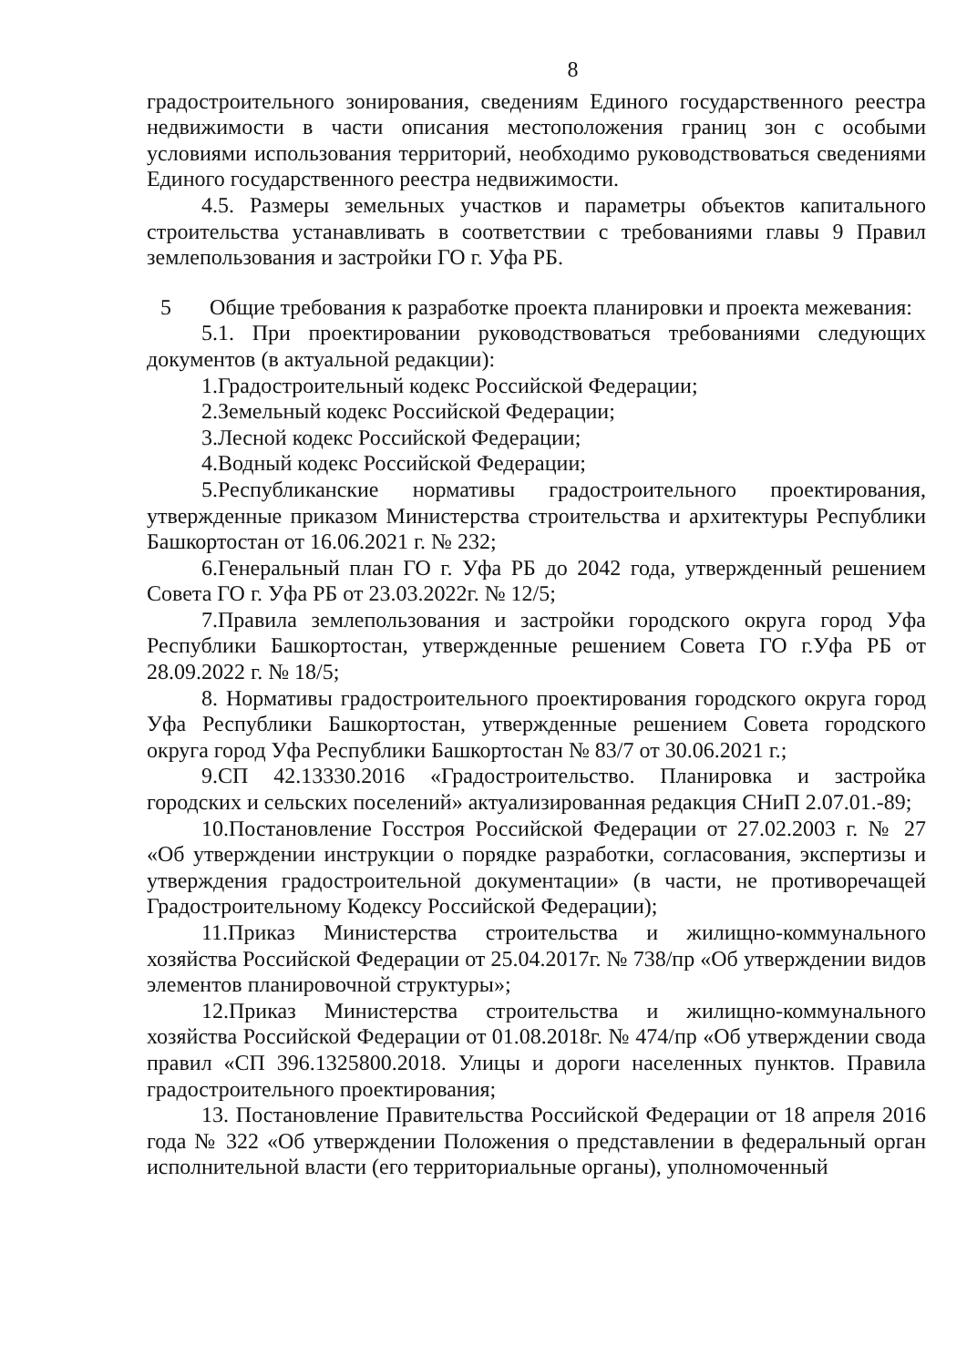8
градостроительного зонирования, сведениям Единого государственного реестра недвижимости в части описания местоположения границ зон с особыми условиями использования территорий, необходимо руководствоваться сведениями Единого государственного реестра недвижимости.
4.5. Размеры земельных участков и параметры объектов капитального строительства устанавливать в соответствии с требованиями главы 9 Правил землепользования и застройки ГО г. Уфа РБ.
5 Общие требования к разработке проекта планировки и проекта межевания:
5.1. При проектировании руководствоваться требованиями следующих документов (в актуальной редакции):
1.Градостроительный кодекс Российской Федерации;
2.Земельный кодекс Российской Федерации;
3.Лесной кодекс Российской Федерации;
4.Водный кодекс Российской Федерации;
5.Республиканские нормативы градостроительного проектирования, утвержденные приказом Министерства строительства и архитектуры Республики Башкортостан от 16.06.2021 г. № 232;
6.Генеральный план ГО г. Уфа РБ до 2042 года, утвержденный решением Совета ГО г. Уфа РБ от 23.03.2022г. № 12/5;
7.Правила землепользования и застройки городского округа город Уфа Республики Башкортостан, утвержденные решением Совета ГО г.Уфа РБ от 28.09.2022 г. № 18/5;
8. Нормативы градостроительного проектирования городского округа город Уфа Республики Башкортостан, утвержденные решением Совета городского округа город Уфа Республики Башкортостан № 83/7 от 30.06.2021 г.;
9.СП 42.13330.2016 «Градостроительство. Планировка и застройка городских и сельских поселений» актуализированная редакция СНиП 2.07.01.-89;
10.Постановление Госстроя Российской Федерации от 27.02.2003 г. № 27 «Об утверждении инструкции о порядке разработки, согласования, экспертизы и утверждения градостроительной документации» (в части, не противоречащей Градостроительному Кодексу Российской Федерации);
11.Приказ Министерства строительства и жилищно-коммунального хозяйства Российской Федерации от 25.04.2017г. № 738/пр «Об утверждении видов элементов планировочной структуры»;
12.Приказ Министерства строительства и жилищно-коммунального хозяйства Российской Федерации от 01.08.2018г. № 474/пр «Об утверждении свода правил «СП 396.1325800.2018. Улицы и дороги населенных пунктов. Правила градостроительного проектирования;
13. Постановление Правительства Российской Федерации от 18 апреля 2016 года № 322 «Об утверждении Положения о представлении в федеральный орган исполнительной власти (его территориальные органы), уполномоченный